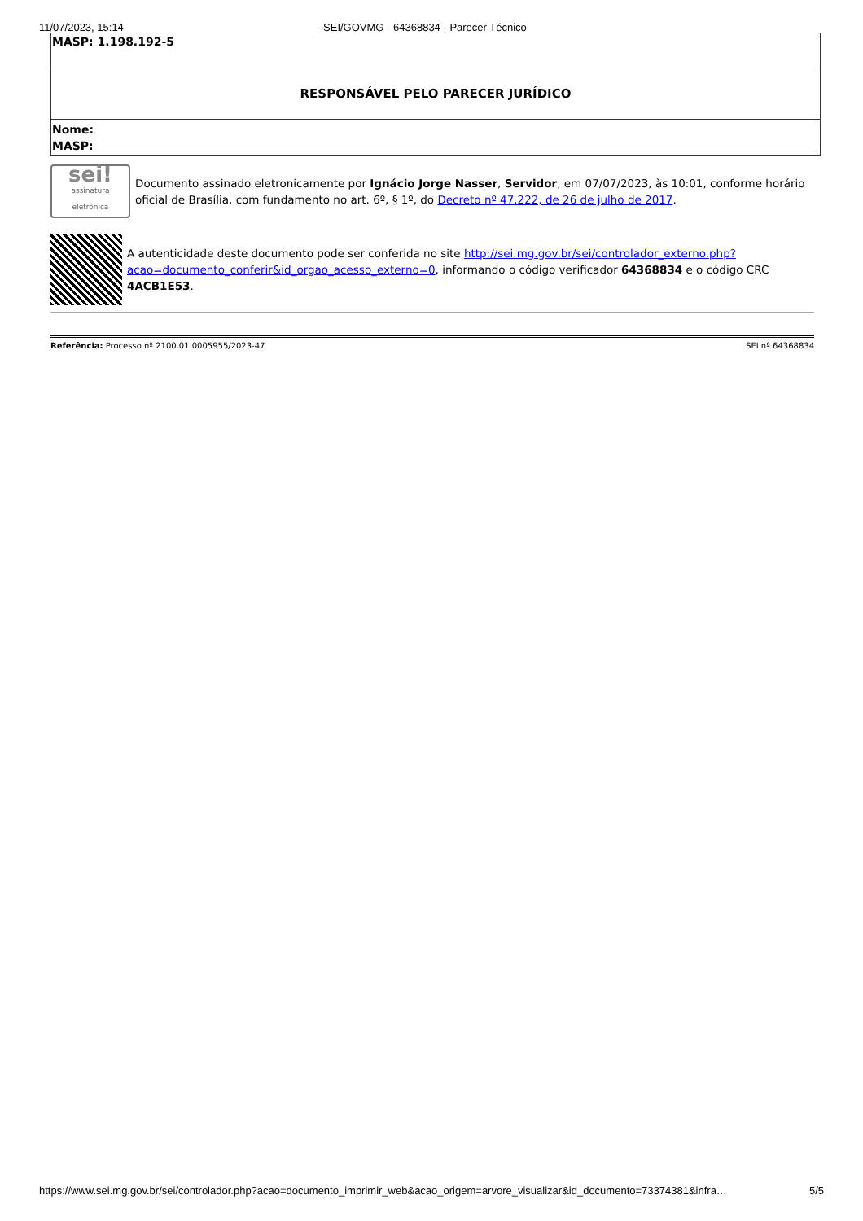11/07/2023, 15:14 SEI/GOVMG - 64368834 - Parecer Técnico
| MASP: 1.198.192-5 |
| RESPONSÁVEL PELO PARECER JURÍDICO |
| Nome: MASP: |
sei!
assinatura eletrônica
Documento assinado eletronicamente por Ignácio Jorge Nasser, Servidor, em 07/07/2023, às 10:01, conforme horário oficial de Brasília, com fundamento no art. 6º, § 1º, do Decreto nº 47.222, de 26 de julho de 2017.
A autenticidade deste documento pode ser conferida no site http://sei.mg.gov.br/sei/controlador_externo.php?acao=documento_conferir&id_orgao_acesso_externo=0, informando o código verificador 64368834 e o código CRC 4ACB1E53.
Referência: Processo nº 2100.01.0005955/2023-47 SEI nº 64368834
https://www.sei.mg.gov.br/sei/controlador.php?acao=documento_imprimir_web&acao_origem=arvore_visualizar&id_documento=73374381&infra… 5/5